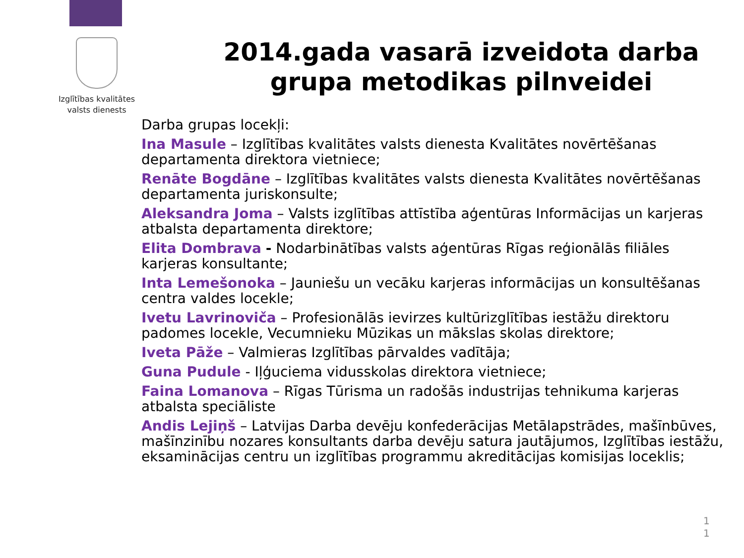Izglītības kvalitātes
valsts dienests
2014.gada vasarā izveidota darba grupa metodikas pilnveidei
Darba grupas locekļi:
Ina Masule – Izglītības kvalitātes valsts dienesta Kvalitātes novērtēšanas departamenta direktora vietniece;
Renāte Bogdāne – Izglītības kvalitātes valsts dienesta Kvalitātes novērtēšanas departamenta juriskonsulte;
Aleksandra Joma – Valsts izglītības attīstība aģentūras Informācijas un karjeras atbalsta departamenta direktore;
Elita Dombrava - Nodarbinātības valsts aģentūras Rīgas reģionālās filiāles karjeras konsultante;
Inta Lemešonoka – Jauniešu un vecāku karjeras informācijas un konsultēšanas centra valdes locekle;
Ivetu Lavrinoviča – Profesionālās ievirzes kultūrizglītības iestāžu direktoru padomes locekle, Vecumnieku Mūzikas un mākslas skolas direktore;
Iveta Pāže – Valmieras Izglītības pārvaldes vadītāja;
Guna Pudule - Iļģuciema vidusskolas direktora vietniece;
Faina Lomanova – Rīgas Tūrisma un radošās industrijas tehnikuma karjeras atbalsta speciāliste
Andis Lejiņš – Latvijas Darba devēju konfederācijas Metālapstrādes, mašīnbūves, mašīnzinību nozares konsultants darba devēju satura jautājumos, Izglītības iestāžu, eksaminācijas centru un izglītības programmu akreditācijas komisijas loceklis;
1
1